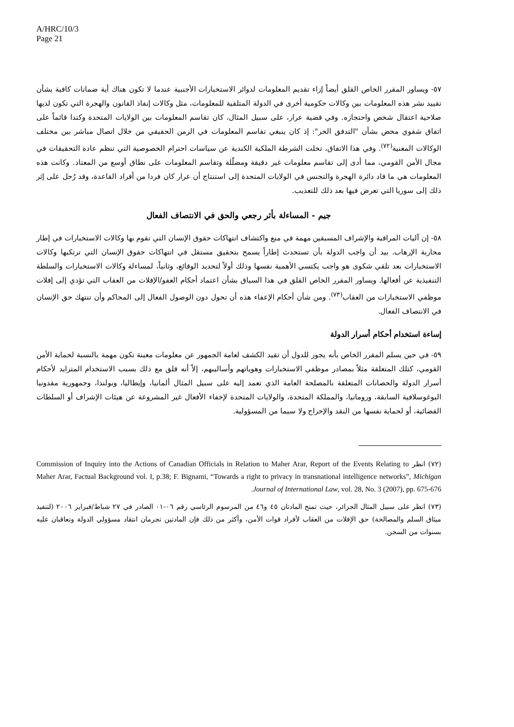A/HRC/10/3
Page 21
٥٧- ويساور المقرر الخاص القلق أيضاً إزاء تقديم المعلومات لدوائر الاستخبارات الأجنبية عندما لا تكون هناك أية ضمانات كافية بشأن تقييد نشر هذه المعلومات بين وكالات حكومية أخرى في الدولة المتلقية للمعلومات، مثل وكالات إنفاذ القانون والهجرة التي تكون لديها صلاحية اعتقال شخص واحتجازه. وفي قضية عرار، على سبيل المثال، كان تقاسم المعلومات بين الولايات المتحدة وكندا قائماً على اتفاق شفوي محض بشأن "التدفق الحر": إذ كان ينبغي تقاسم المعلومات في الزمن الحقيقي من خلال اتصال مباشر بين مختلف الوكالات المعنية<sup>(٧٢)</sup>. وفي هذا الاتفاق، تخلت الشرطة الملكية الكندية عن سياسات احترام الخصوصية التي تنظم عادة التحقيقات في مجال الأمن القومي، مما أدى إلى تقاسم معلومات غير دقيقة ومضلّلة وتقاسم المعلومات على نطاق أوسع من المعتاد. وكانت هذه المعلومات هي ما قاد دائرة الهجرة والتجنس في الولايات المتحدة إلى استنتاج أن عرار كان فردا من أفراد القاعدة، وقد رُحل على إثر ذلك إلى سوريا التي تعرض فيها بعد ذلك للتعذيب.
جيم - المساءلة بأثر رجعي والحق في الانتصاف الفعال
٥٨- إن آليات المراقبة والإشراف المسبقين مهمة في منع واكتشاف انتهاكات حقوق الإنسان التي تقوم بها وكالات الاستخبارات في إطار محاربة الإرهاب. بيد أن واجب الدولة بأن تستحدث إطاراً يسمح بتحقيق مستقل في انتهاكات حقوق الإنسان التي ترتكبها وكالات الاستخبارات بعد تلقي شكوى هو واجب يكتسي الأهمية نفسها وذلك أولاً لتحديد الوقائع، وثانياً، لمساءلة وكالات الاستخبارات والسلطة التنفيذية عن أفعالها. ويساور المقرر الخاص القلق في هذا السياق بشأن اعتماد أحكام العفو/الإفلات من العقاب التي تؤدي إلى إفلات موظفي الاستخبارات من العقاب<sup>(٧٣)</sup>. ومن شأن أحكام الإعفاء هذه أن تحول دون الوصول الفعال إلى المحاكم وأن تنتهك حق الإنسان في الانتصاف الفعال.
إساءة استخدام أحكام أسرار الدولة
٥٩- في حين يسلم المقرر الخاص بأنه يجوز للدول أن تقيد الكشف لعامة الجمهور عن معلومات معينة تكون مهمة بالنسبة لحماية الأمن القومي، كتلك المتعلقة مثلاً بمصادر موظفي الاستخبارات وهوياتهم وأساليبهم، إلاّ أنه قلق مع ذلك بسبب الاستخدام المتزايد لأحكام أسرار الدولة والحصانات المتعلقة بالمصلحة العامة الذي تعمد إليه على سبيل المثال ألمانيا، وإيطاليا، وبولندا، وجمهورية مقدونيا اليوغوسلافية السابقة، ورومانيا، والمملكة المتحدة، والولايات المتحدة لإخفاء الأفعال غير المشروعة عن هيئات الإشراف أو السلطات القضائية، أو لحماية نفسها من النقد والإحراج ولا سيما من المسؤولية.
(٧٢) انظر Commission of Inquiry into the Actions of Canadian Officials in Relation to Maher Arar, Report of the Events Relating to Maher Arar, Factual Background vol. I, p.38; F. Bignami, “Towards a right to privacy in transnational intelligence networks”, Michigan Journal of International Law, vol. 28, No. 3 (2007), pp. 675-676.
(٧٣) انظر على سبيل المثال الجزائر، حيث تمنح المادتان ٤٥ و٤٦ من المرسوم الرئاسي رقم ٠٦-٠١ الصادر في ٢٧ شباط/فبراير ٢٠٠٦ (لتنفيذ ميثاق السلم والمصالحة) حق الإفلات من العقاب لأفراد قوات الأمن، وأكثر من ذلك فإن المادتين تجرمان انتقاد مسؤولي الدولة وتعاقبان عليه بسنوات من السجن.